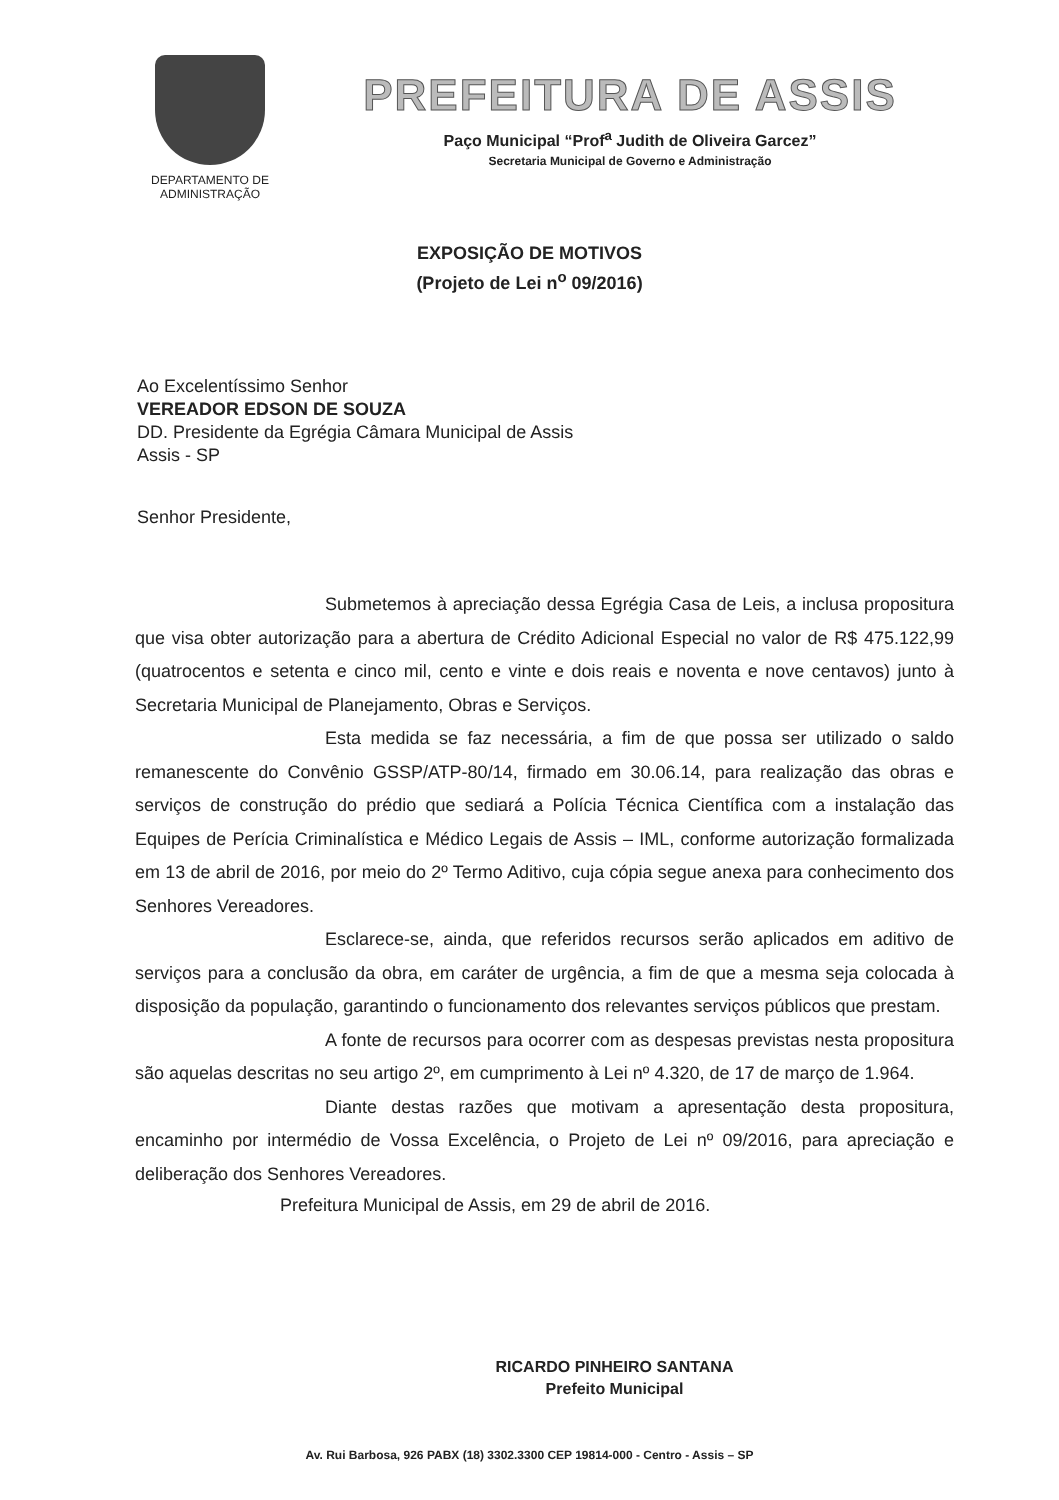DEPARTAMENTO DE
ADMINISTRAÇÃO
PREFEITURA DE ASSIS
Paço Municipal “Prof<sup>a</sup> Judith de Oliveira Garcez”
Secretaria Municipal de Governo e Administração
EXPOSIÇÃO DE MOTIVOS
(Projeto de Lei n<sup>o</sup> 09/2016)
Ao Excelentíssimo Senhor
VEREADOR EDSON DE SOUZA
DD. Presidente da Egrégia Câmara Municipal de Assis
Assis - SP
Senhor Presidente,
Submetemos à apreciação dessa Egrégia Casa de Leis, a inclusa propositura que visa obter autorização para a abertura de Crédito Adicional Especial no valor de R$ 475.122,99 (quatrocentos e setenta e cinco mil, cento e vinte e dois reais e noventa e nove centavos) junto à Secretaria Municipal de Planejamento, Obras e Serviços.
Esta medida se faz necessária, a fim de que possa ser utilizado o saldo remanescente do Convênio GSSP/ATP-80/14, firmado em 30.06.14, para realização das obras e serviços de construção do prédio que sediará a Polícia Técnica Científica com a instalação das Equipes de Perícia Criminalística e Médico Legais de Assis – IML, conforme autorização formalizada em 13 de abril de 2016, por meio do 2º Termo Aditivo, cuja cópia segue anexa para conhecimento dos Senhores Vereadores.
Esclarece-se, ainda, que referidos recursos serão aplicados em aditivo de serviços para a conclusão da obra, em caráter de urgência, a fim de que a mesma seja colocada à disposição da população, garantindo o funcionamento dos relevantes serviços públicos que prestam.
A fonte de recursos para ocorrer com as despesas previstas nesta propositura são aquelas descritas no seu artigo 2º, em cumprimento à Lei nº 4.320, de 17 de março de 1.964.
Diante destas razões que motivam a apresentação desta propositura, encaminho por intermédio de Vossa Excelência, o Projeto de Lei nº 09/2016, para apreciação e deliberação dos Senhores Vereadores.
Prefeitura Municipal de Assis, em 29 de abril de 2016.
RICARDO PINHEIRO SANTANA
Prefeito Municipal
Av. Rui Barbosa, 926 PABX (18) 3302.3300 CEP 19814-000 - Centro - Assis – SP